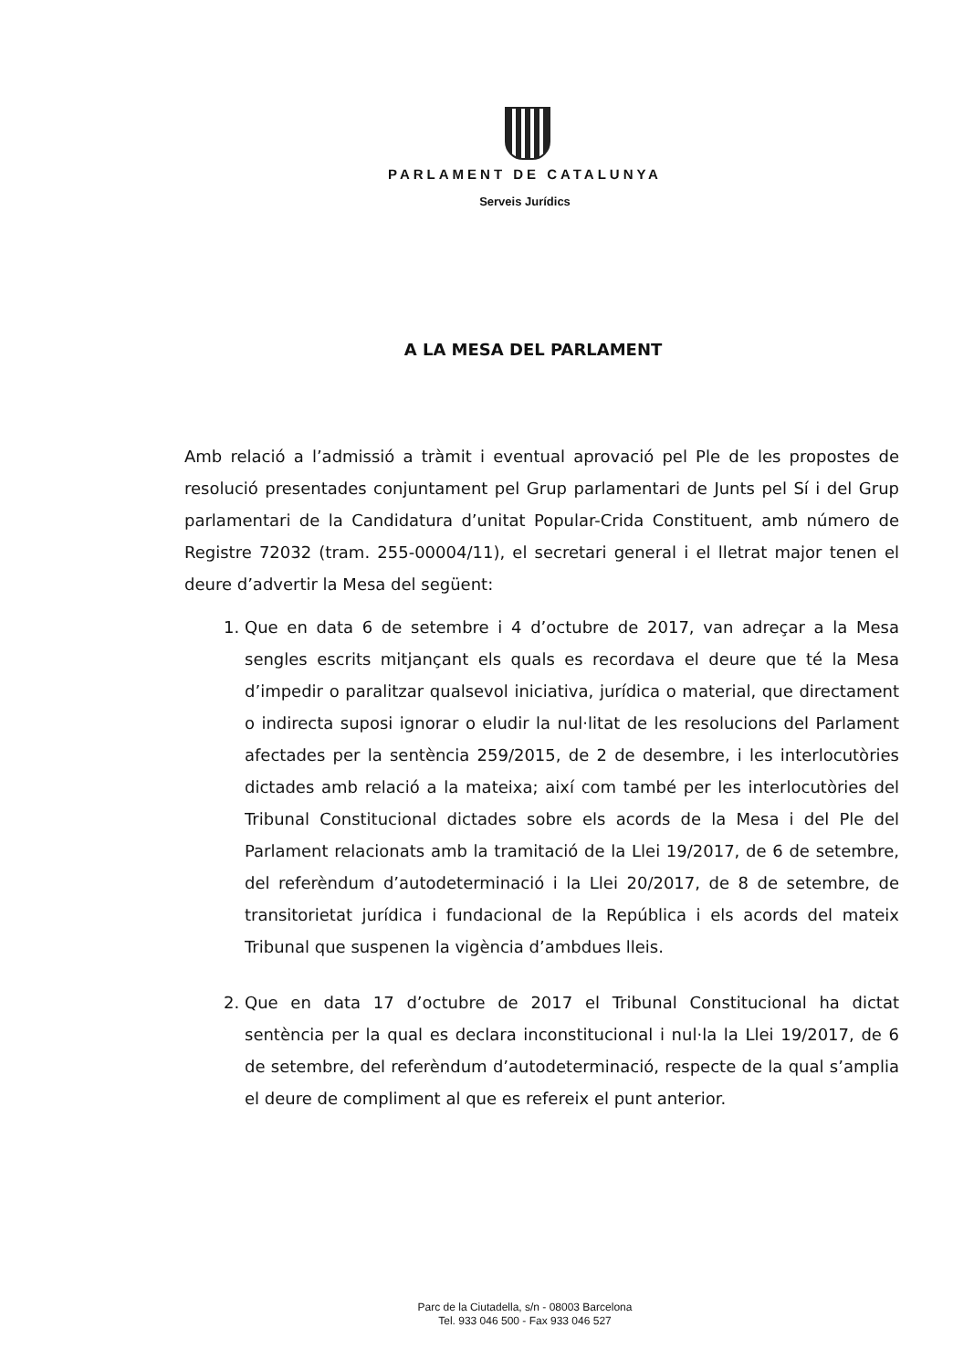PARLAMENT DE CATALUNYA
Serveis Jurídics
A LA MESA DEL PARLAMENT
Amb relació a l’admissió a tràmit i eventual aprovació pel Ple de les propostes de resolució presentades conjuntament pel Grup parlamentari de Junts pel Sí i del Grup parlamentari de la Candidatura d’unitat Popular-Crida Constituent, amb número de Registre 72032 (tram. 255-00004/11), el secretari general i el lletrat major tenen el deure d’advertir la Mesa del següent:
1. Que en data 6 de setembre i 4 d’octubre de 2017, van adreçar a la Mesa sengles escrits mitjançant els quals es recordava el deure que té la Mesa d’impedir o paralitzar qualsevol iniciativa, jurídica o material, que directament o indirecta suposi ignorar o eludir la nul·litat de les resolucions del Parlament afectades per la sentència 259/2015, de 2 de desembre, i les interlocutòries dictades amb relació a la mateixa; així com també per les interlocutòries del Tribunal Constitucional dictades sobre els acords de la Mesa i del Ple del Parlament relacionats amb la tramitació de la Llei 19/2017, de 6 de setembre, del referèndum d’autodeterminació i la Llei 20/2017, de 8 de setembre, de transitorietat jurídica i fundacional de la República i els acords del mateix Tribunal que suspenen la vigència d’ambdues lleis.
2. Que en data 17 d’octubre de 2017 el Tribunal Constitucional ha dictat sentència per la qual es declara inconstitucional i nul·la la Llei 19/2017, de 6 de setembre, del referèndum d’autodeterminació, respecte de la qual s’amplia el deure de compliment al que es refereix el punt anterior.
Parc de la Ciutadella, s/n - 08003 Barcelona
Tel. 933 046 500 - Fax 933 046 527